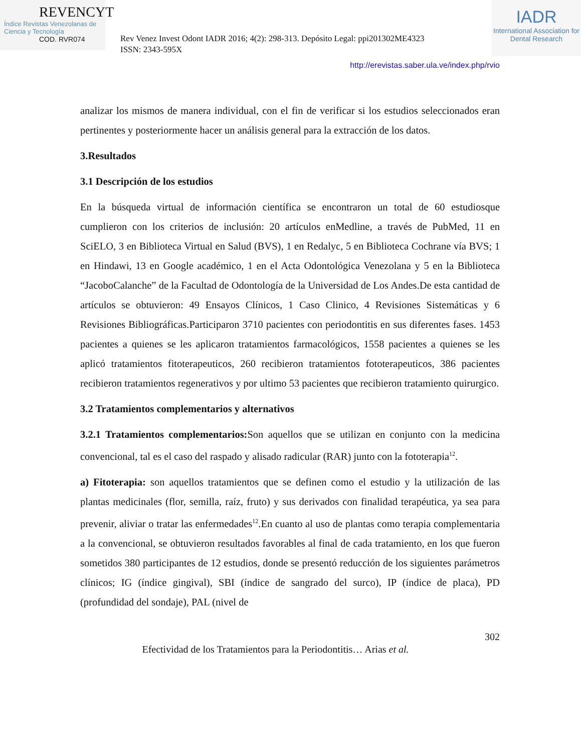REVENCYT
Índice Revistas Venezolanas de Ciencia y Tecnología
COD. RVR074
Rev Venez Invest Odont IADR 2016; 4(2): 298-313. Depósito Legal: ppi201302ME4323
ISSN: 2343-595X
IADR
International Association for Dental Research
http://erevistas.saber.ula.ve/index.php/rvio
analizar los mismos de manera individual, con el fin de verificar si los estudios seleccionados eran pertinentes y posteriormente hacer un análisis general para la extracción de los datos.
3.Resultados
3.1 Descripción de los estudios
En la búsqueda virtual de información científica se encontraron un total de 60 estudiosque cumplieron con los criterios de inclusión: 20 artículos enMedline, a través de PubMed, 11 en SciELO, 3 en Biblioteca Virtual en Salud (BVS), 1 en Redalyc, 5 en Biblioteca Cochrane vía BVS; 1 en Hindawi, 13 en Google académico, 1 en el Acta Odontológica Venezolana y 5 en la Biblioteca “JacoboCalanche” de la Facultad de Odontología de la Universidad de Los Andes.De esta cantidad de artículos se obtuvieron: 49 Ensayos Clínicos, 1 Caso Clinico, 4 Revisiones Sistemáticas y 6 Revisiones Bibliográficas.Participaron 3710 pacientes con periodontitis en sus diferentes fases. 1453 pacientes a quienes se les aplicaron tratamientos farmacológicos, 1558 pacientes a quienes se les aplicó tratamientos fitoterapeuticos, 260 recibieron tratamientos fototerapeuticos, 386 pacientes recibieron tratamientos regenerativos y por ultimo 53 pacientes que recibieron tratamiento quirurgico.
3.2 Tratamientos complementarios y alternativos
3.2.1 Tratamientos complementarios: Son aquellos que se utilizan en conjunto con la medicina convencional, tal es el caso del raspado y alisado radicular (RAR) junto con la fototerapia<sup>12</sup>.
a) Fitoterapia: son aquellos tratamientos que se definen como el estudio y la utilización de las plantas medicinales (flor, semilla, raíz, fruto) y sus derivados con finalidad terapéutica, ya sea para prevenir, aliviar o tratar las enfermedades<sup>12</sup>.En cuanto al uso de plantas como terapia complementaria a la convencional, se obtuvieron resultados favorables al final de cada tratamiento, en los que fueron sometidos 380 participantes de 12 estudios, donde se presentó reducción de los siguientes parámetros clínicos; IG (índice gingival), SBI (índice de sangrado del surco), IP (índice de placa), PD (profundidad del sondaje), PAL (nivel de
302
Efectividad de los Tratamientos para la Periodontitis… Arias et al.